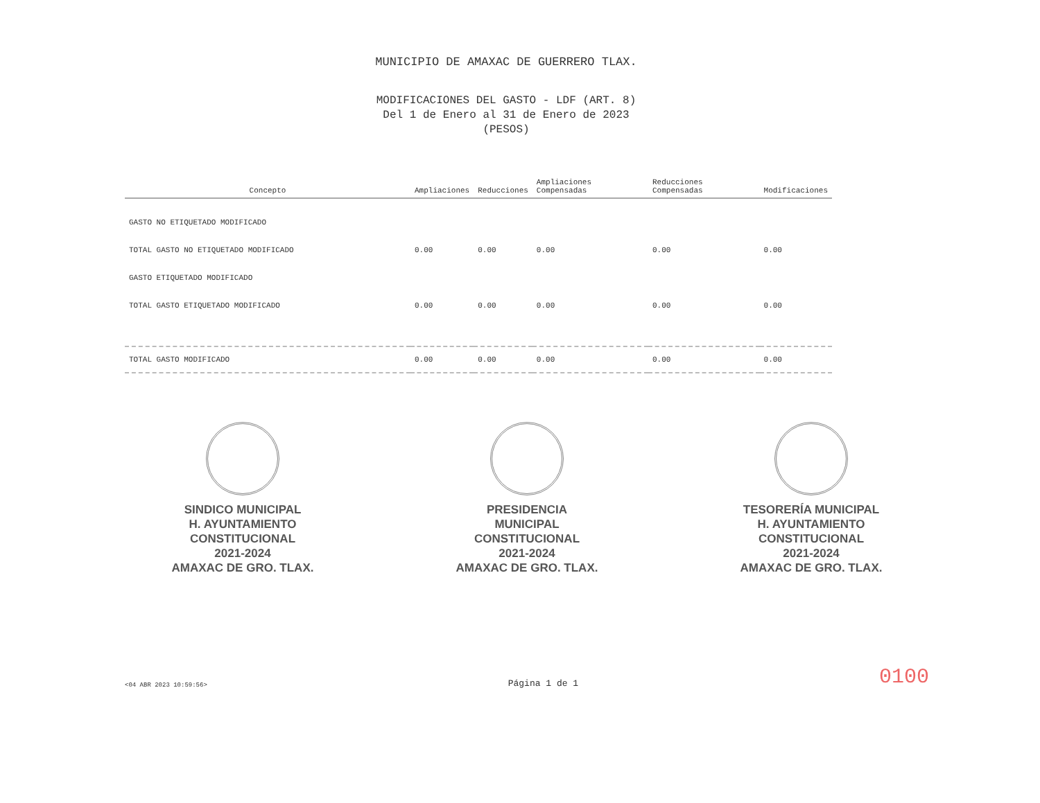MUNICIPIO DE AMAXAC DE GUERRERO TLAX.
MODIFICACIONES DEL GASTO - LDF (ART. 8)
Del 1 de Enero al 31 de Enero de 2023
(PESOS)
| Concepto | Ampliaciones | Reducciones | Ampliaciones Compensadas | Reducciones Compensadas | Modificaciones |
| --- | --- | --- | --- | --- | --- |
| GASTO NO ETIQUETADO MODIFICADO | | | | | |
| TOTAL GASTO NO ETIQUETADO MODIFICADO | 0.00 | 0.00 | 0.00 | 0.00 | 0.00 |
| GASTO ETIQUETADO MODIFICADO | | | | | |
| TOTAL GASTO ETIQUETADO MODIFICADO | 0.00 | 0.00 | 0.00 | 0.00 | 0.00 |
| TOTAL GASTO MODIFICADO | 0.00 | 0.00 | 0.00 | 0.00 | 0.00 |
SINDICO MUNICIPAL
H. AYUNTAMIENTO
CONSTITUCIONAL
2021-2024
AMAXAC DE GRO. TLAX.
PRESIDENCIA
MUNICIPAL
CONSTITUCIONAL
2021-2024
AMAXAC DE GRO. TLAX.
TESORERÍA MUNICIPAL
H. AYUNTAMIENTO
CONSTITUCIONAL
2021-2024
AMAXAC DE GRO. TLAX.
<04 ABR 2023 10:59:56> Página 1 de 1 0100